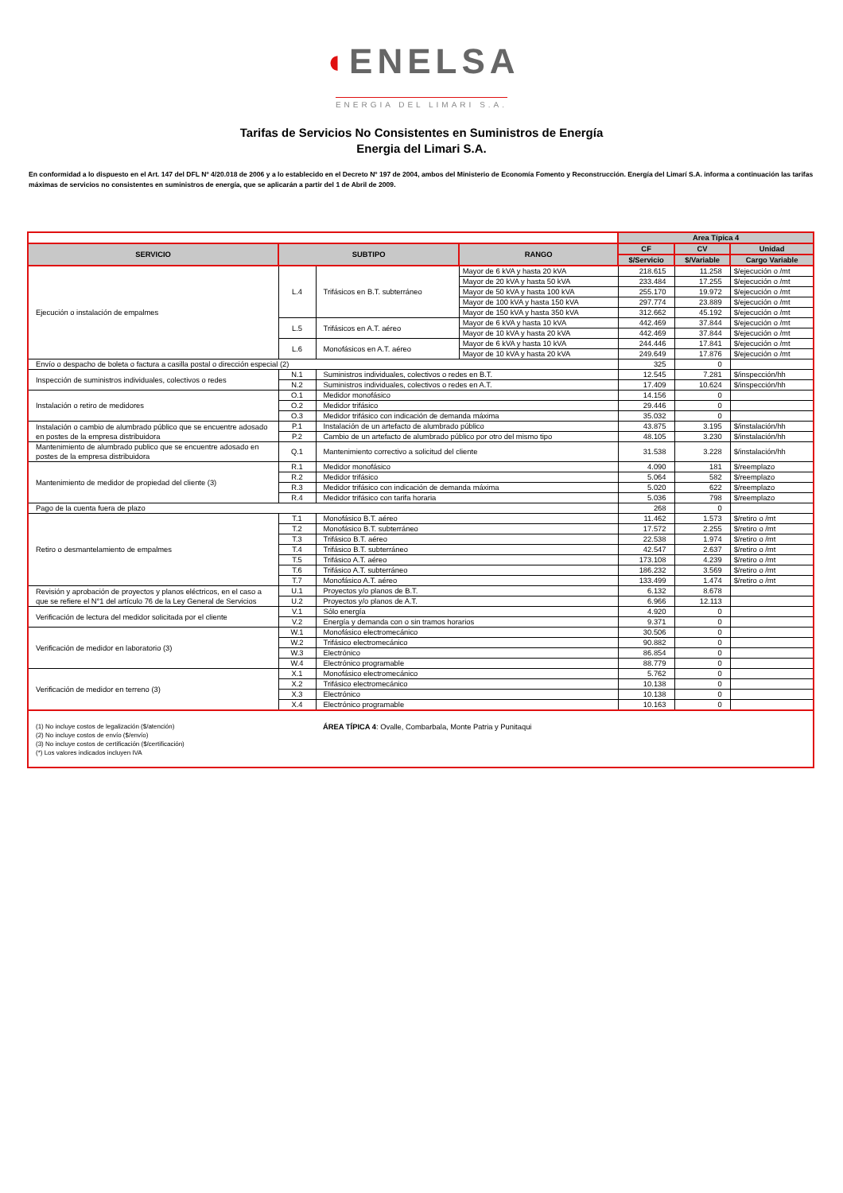◖ENELSA
ENERGIA DEL LIMARI S.A.
Tarifas de Servicios No Consistentes en Suministros de Energía
Energia del Limari S.A.
En conformidad a lo dispuesto en el Art. 147 del DFL Nº 4/20.018 de 2006 y a lo establecido en el Decreto Nº 197 de 2004, ambos del Ministerio de Economía Fomento y Reconstrucción. Energía del Limarí S.A. informa a continuación las tarifas máximas de servicios no consistentes en suministros de energía, que se aplicarán a partir del 1 de Abril de 2009.
| | | | | Area Típica 4 | | |
| SERVICIO | SUBTIPO | | RANGO | CF | CV | Unidad |
| | | | | $/Servicio | $/Variable | Cargo Variable |
| Ejecución o instalación de empalmes | L.4 | Trifásicos en B.T. subterráneo | Mayor de 6 kVA y hasta 20 kVA | 218.615 | 11.258 | $/ejecución o /mt |
| | | | Mayor de 20 kVA y hasta 50 kVA | 233.484 | 17.255 | $/ejecución o /mt |
| | | | Mayor de 50 kVA y hasta 100 kVA | 255.170 | 19.972 | $/ejecución o /mt |
| | | | Mayor de 100 kVA y hasta 150 kVA | 297.774 | 23.889 | $/ejecución o /mt |
| | | | Mayor de 150 kVA y hasta 350 kVA | 312.662 | 45.192 | $/ejecución o /mt |
| | L.5 | Trifásicos en A.T. aéreo | Mayor de 6 kVA y hasta 10 kVA | 442.469 | 37.844 | $/ejecución o /mt |
| | | | Mayor de 10 kVA y hasta 20 kVA | 442.469 | 37.844 | $/ejecución o /mt |
| | L.6 | Monofásicos en A.T. aéreo | Mayor de 6 kVA y hasta 10 kVA | 244.446 | 17.841 | $/ejecución o /mt |
| | | | Mayor de 10 kVA y hasta 20 kVA | 249.649 | 17.876 | $/ejecución o /mt |
| Envío o despacho de boleta o factura a casilla postal o dirección especial (2) | | | | 325 | 0 | |
| Inspección de suministros individuales, colectivos o redes | N.1 | Suministros individuales, colectivos o redes en B.T. | | 12.545 | 7.281 | $/inspección/hh |
| | N.2 | Suministros individuales, colectivos o redes en A.T. | | 17.409 | 10.624 | $/inspección/hh |
| Instalación o retiro de medidores | O.1 | Medidor monofásico | | 14.156 | 0 | |
| | O.2 | Medidor trifásico | | 29.446 | 0 | |
| | O.3 | Medidor trifásico con indicación de demanda máxima | | 35.032 | 0 | |
| Instalación o cambio de alumbrado público que se encuentre adosado en postes de la empresa distribuidora | P.1 | Instalación de un artefacto de alumbrado público | | 43.875 | 3.195 | $/instalación/hh |
| | P.2 | Cambio de un artefacto de alumbrado público por otro del mismo tipo | | 48.105 | 3.230 | $/instalación/hh |
| Mantenimiento de alumbrado publico que se encuentre adosado en postes de la empresa distribuidora | Q.1 | Mantenimiento correctivo a solicitud del cliente | | 31.538 | 3.228 | $/instalación/hh |
| Mantenimiento de medidor de propiedad del cliente (3) | R.1 | Medidor monofásico | | 4.090 | 181 | $/reemplazo |
| | R.2 | Medidor trifásico | | 5.064 | 582 | $/reemplazo |
| | R.3 | Medidor trifásico con indicación de demanda máxima | | 5.020 | 622 | $/reemplazo |
| | R.4 | Medidor trifásico con tarifa horaria | | 5.036 | 798 | $/reemplazo |
| Pago de la cuenta fuera de plazo | | | | 268 | 0 | |
| Retiro o desmantelamiento de empalmes | T.1 | Monofásico B.T. aéreo | | 11.462 | 1.573 | $/retiro o /mt |
| | T.2 | Monofásico B.T. subterráneo | | 17.572 | 2.255 | $/retiro o /mt |
| | T.3 | Trifásico B.T. aéreo | | 22.538 | 1.974 | $/retiro o /mt |
| | T.4 | Trifásico B.T. subterráneo | | 42.547 | 2.637 | $/retiro o /mt |
| | T.5 | Trifásico A.T. aéreo | | 173.108 | 4.239 | $/retiro o /mt |
| | T.6 | Trifásico A.T. subterráneo | | 186.232 | 3.569 | $/retiro o /mt |
| | T.7 | Monofásico A.T. aéreo | | 133.499 | 1.474 | $/retiro o /mt |
| Revisión y aprobación de proyectos y planos eléctricos, en el caso a que se refiere el N°1 del artículo 76 de la Ley General de Servicios | U.1 | Proyectos y/o planos de B.T. | | 6.132 | 8.678 | |
| | U.2 | Proyectos y/o planos de A.T. | | 6.966 | 12.113 | |
| Verificación de lectura del medidor solicitada por el cliente | V.1 | Sólo energía | | 4.920 | 0 | |
| | V.2 | Energía y demanda con o sin tramos horarios | | 9.371 | 0 | |
| Verificación de medidor en laboratorio (3) | W.1 | Monofásico electromecánico | | 30.506 | 0 | |
| | W.2 | Trifásico electromecánico | | 90.882 | 0 | |
| | W.3 | Electrónico | | 86.854 | 0 | |
| | W.4 | Electrónico programable | | 88.779 | 0 | |
| Verificación de medidor en terreno (3) | X.1 | Monofásico electromecánico | | 5.762 | 0 | |
| | X.2 | Trifásico electromecánico | | 10.138 | 0 | |
| | X.3 | Electrónico | | 10.138 | 0 | |
| | X.4 | Electrónico programable | | 10.163 | 0 | |
| (1) No incluye costos de legalización ($/atención) (2) No incluye costos de envío ($/envío) (3) No incluye costos de certificación ($/certificación) (*) Los valores indicados incluyen IVA | | ÁREA TÍPICA 4 : Ovalle, Combarbala, Monte Patria y Punitaqui | | | | |